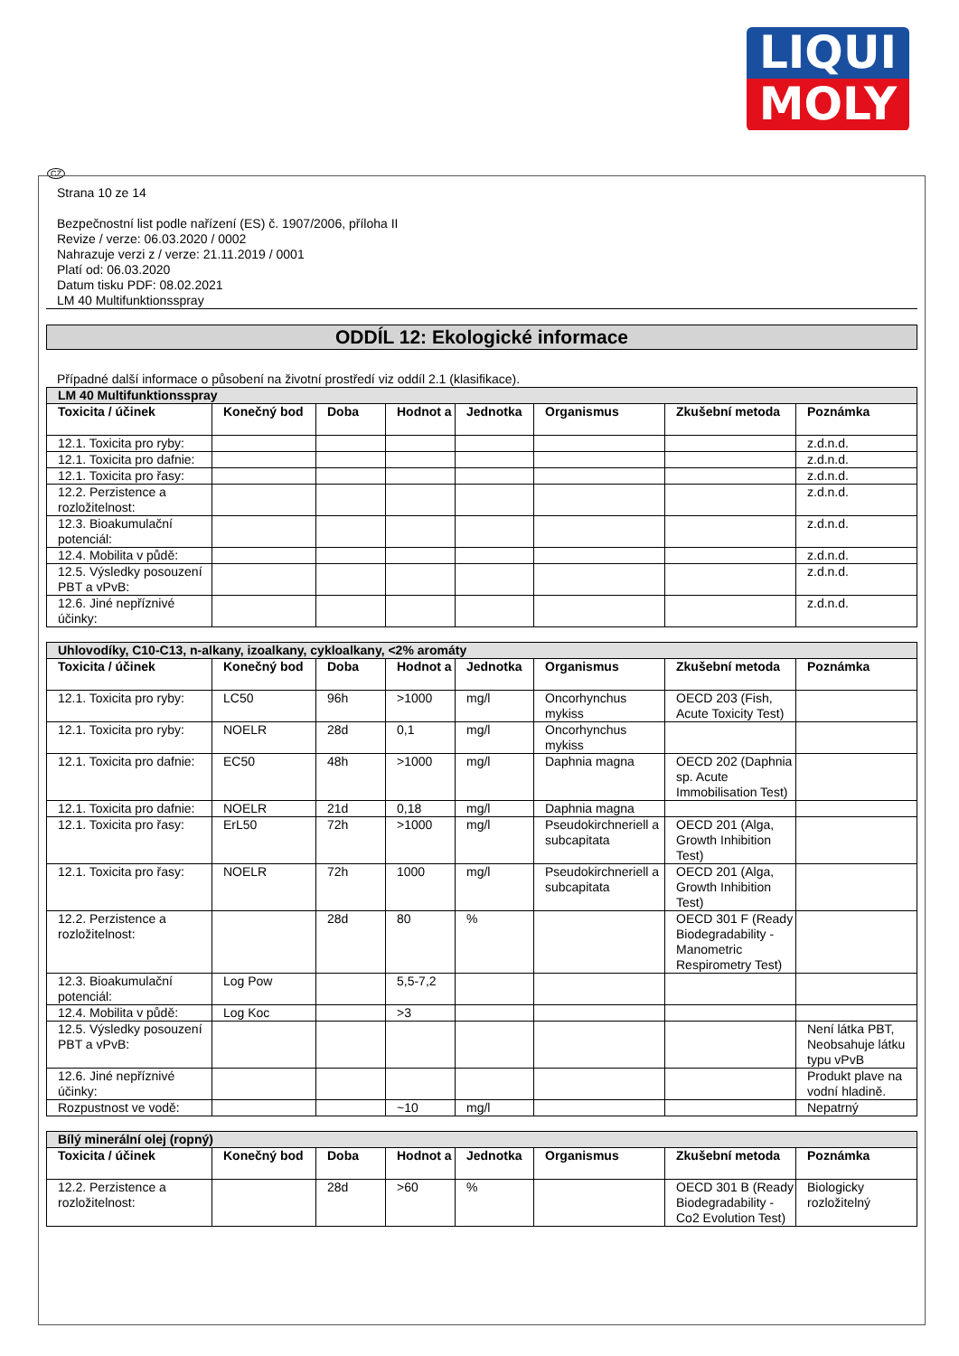LIQUI
MOLY
CZ
Strana 10 ze 14
Bezpečnostní list podle nařízení (ES) č. 1907/2006, příloha II
Revize / verze: 06.03.2020 / 0002
Nahrazuje verzi z / verze: 21.11.2019 / 0001
Platí od: 06.03.2020
Datum tisku PDF: 08.02.2021
LM 40 Multifunktionsspray
ODDÍL 12: Ekologické informace
Případné další informace o působení na životní prostředí viz oddíl 2.1 (klasifikace).
| LM 40 Multifunktionsspray | | | | | | | |
| Toxicita / účinek | Konečný bod | Doba | Hodnot a | Jednotka | Organismus | Zkušební metoda | Poznámka |
| 12.1. Toxicita pro ryby: | | | | | | | z.d.n.d. |
| 12.1. Toxicita pro dafnie: | | | | | | | z.d.n.d. |
| 12.1. Toxicita pro řasy: | | | | | | | z.d.n.d. |
| 12.2. Perzistence a rozložitelnost: | | | | | | | z.d.n.d. |
| 12.3. Bioakumulační potenciál: | | | | | | | z.d.n.d. |
| 12.4. Mobilita v půdě: | | | | | | | z.d.n.d. |
| 12.5. Výsledky posouzení PBT a vPvB: | | | | | | | z.d.n.d. |
| 12.6. Jiné nepříznivé účinky: | | | | | | | z.d.n.d. |
| Uhlovodíky, C10-C13, n-alkany, izoalkany, cykloalkany, <2% aromáty | | | | | | | |
| Toxicita / účinek | Konečný bod | Doba | Hodnot a | Jednotka | Organismus | Zkušební metoda | Poznámka |
| 12.1. Toxicita pro ryby: | LC50 | 96h | >1000 | mg/l | Oncorhynchus mykiss | OECD 203 (Fish, Acute Toxicity Test) | |
| 12.1. Toxicita pro ryby: | NOELR | 28d | 0,1 | mg/l | Oncorhynchus mykiss | | |
| 12.1. Toxicita pro dafnie: | EC50 | 48h | >1000 | mg/l | Daphnia magna | OECD 202 (Daphnia sp. Acute Immobilisation Test) | |
| 12.1. Toxicita pro dafnie: | NOELR | 21d | 0,18 | mg/l | Daphnia magna | | |
| 12.1. Toxicita pro řasy: | ErL50 | 72h | >1000 | mg/l | Pseudokirchneriell a subcapitata | OECD 201 (Alga, Growth Inhibition Test) | |
| 12.1. Toxicita pro řasy: | NOELR | 72h | 1000 | mg/l | Pseudokirchneriell a subcapitata | OECD 201 (Alga, Growth Inhibition Test) | |
| 12.2. Perzistence a rozložitelnost: | | 28d | 80 | % | | OECD 301 F (Ready Biodegradability - Manometric Respirometry Test) | |
| 12.3. Bioakumulační potenciál: | Log Pow | | 5,5-7,2 | | | | |
| 12.4. Mobilita v půdě: | Log Koc | | >3 | | | | |
| 12.5. Výsledky posouzení PBT a vPvB: | | | | | | | Není látka PBT, Neobsahuje látku typu vPvB |
| 12.6. Jiné nepříznivé účinky: | | | | | | | Produkt plave na vodní hladině. |
| Rozpustnost ve vodě: | | | ~10 | mg/l | | | Nepatrný |
| Bílý minerální olej (ropný) | | | | | | | |
| Toxicita / účinek | Konečný bod | Doba | Hodnot a | Jednotka | Organismus | Zkušební metoda | Poznámka |
| 12.2. Perzistence a rozložitelnost: | | 28d | >60 | % | | OECD 301 B (Ready Biodegradability - Co2 Evolution Test) | Biologicky rozložitelný |